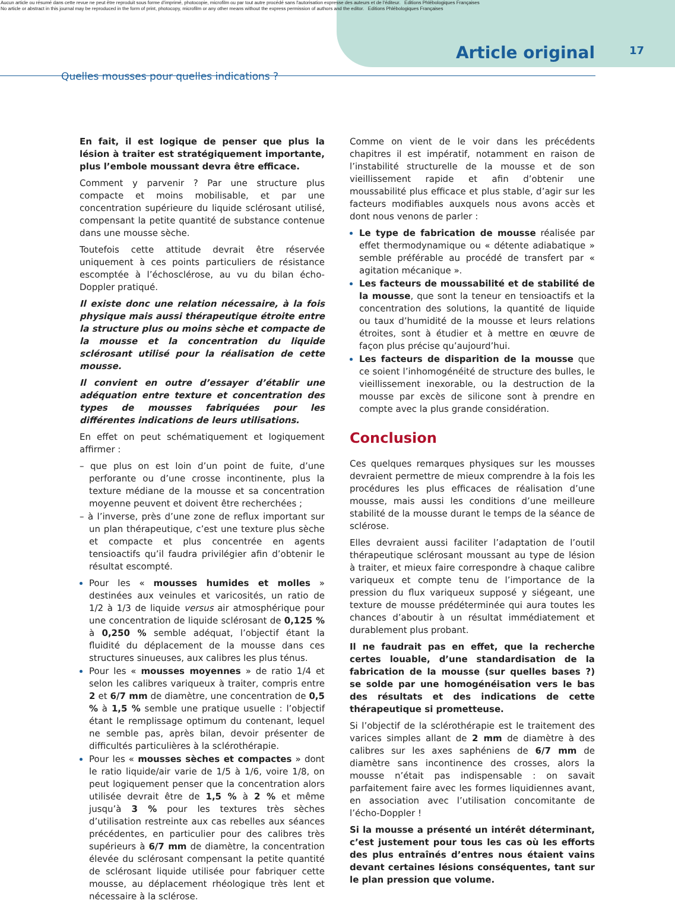Aucun article ou résumé dans cette revue ne peut être reproduit sous forme d'imprimé, photocopie, microfilm ou par tout autre procédé sans l'autorisation expresse des auteurs et de l'éditeur. Editions Phlébologiques Françaises
No article or abstract in this journal may be reproduced in the form of print, photocopy, microfilm or any other means without the express permission of authors and the editor. Editions Phlébologiques Françaises
Article original 17
Quelles mousses pour quelles indications ?
En fait, il est logique de penser que plus la lésion à traiter est stratégiquement importante, plus l’embole moussant devra être efficace.
Comment y parvenir ? Par une structure plus compacte et moins mobilisable, et par une concentration supérieure du liquide sclérosant utilisé, compensant la petite quantité de substance contenue dans une mousse sèche.
Toutefois cette attitude devrait être réservée uniquement à ces points particuliers de résistance escomptée à l’échosclérose, au vu du bilan écho-Doppler pratiqué.
Il existe donc une relation nécessaire, à la fois physique mais aussi thérapeutique étroite entre la structure plus ou moins sèche et compacte de la mousse et la concentration du liquide sclérosant utilisé pour la réalisation de cette mousse.
Il convient en outre d’essayer d’établir une adéquation entre texture et concentration des types de mousses fabriquées pour les différentes indications de leurs utilisations.
En effet on peut schématiquement et logiquement affirmer :
– que plus on est loin d’un point de fuite, d’une perforante ou d’une crosse incontinente, plus la texture médiane de la mousse et sa concentration moyenne peuvent et doivent être recherchées ;
– à l’inverse, près d’une zone de reflux important sur un plan thérapeutique, c’est une texture plus sèche et compacte et plus concentrée en agents tensioactifs qu’il faudra privilégier afin d’obtenir le résultat escompté.
Pour les « mousses humides et molles » destinées aux veinules et varicosités, un ratio de 1/2 à 1/3 de liquide versus air atmosphérique pour une concentration de liquide sclérosant de 0,125 % à 0,250 % semble adéquat, l’objectif étant la fluidité du déplacement de la mousse dans ces structures sinueuses, aux calibres les plus ténus.
Pour les « mousses moyennes » de ratio 1/4 et selon les calibres variqueux à traiter, compris entre 2 et 6/7 mm de diamètre, une concentration de 0,5 % à 1,5 % semble une pratique usuelle : l’objectif étant le remplissage optimum du contenant, lequel ne semble pas, après bilan, devoir présenter de difficultés particulières à la sclérothérapie.
Pour les « mousses sèches et compactes » dont le ratio liquide/air varie de 1/5 à 1/6, voire 1/8, on peut logiquement penser que la concentration alors utilisée devrait être de 1,5 % à 2 % et même jusqu’à 3 % pour les textures très sèches d’utilisation restreinte aux cas rebelles aux séances précédentes, en particulier pour des calibres très supérieurs à 6/7 mm de diamètre, la concentration élevée du sclérosant compensant la petite quantité de sclérosant liquide utilisée pour fabriquer cette mousse, au déplacement rhéologique très lent et nécessaire à la sclérose.
Comme on vient de le voir dans les précédents chapitres il est impératif, notamment en raison de l’instabilité structurelle de la mousse et de son vieillissement rapide et afin d’obtenir une moussabilité plus efficace et plus stable, d’agir sur les facteurs modifiables auxquels nous avons accès et dont nous venons de parler :
Le type de fabrication de mousse réalisée par effet thermodynamique ou « détente adiabatique » semble préférable au procédé de transfert par « agitation mécanique ».
Les facteurs de moussabilité et de stabilité de la mousse, que sont la teneur en tensioactifs et la concentration des solutions, la quantité de liquide ou taux d’humidité de la mousse et leurs relations étroites, sont à étudier et à mettre en œuvre de façon plus précise qu’aujourd’hui.
Les facteurs de disparition de la mousse que ce soient l’inhomogénéité de structure des bulles, le vieillissement inexorable, ou la destruction de la mousse par excès de silicone sont à prendre en compte avec la plus grande considération.
Conclusion
Ces quelques remarques physiques sur les mousses devraient permettre de mieux comprendre à la fois les procédures les plus efficaces de réalisation d’une mousse, mais aussi les conditions d’une meilleure stabilité de la mousse durant le temps de la séance de sclérose.
Elles devraient aussi faciliter l’adaptation de l’outil thérapeutique sclérosant moussant au type de lésion à traiter, et mieux faire correspondre à chaque calibre variqueux et compte tenu de l’importance de la pression du flux variqueux supposé y siégeant, une texture de mousse prédéterminée qui aura toutes les chances d’aboutir à un résultat immédiatement et durablement plus probant.
Il ne faudrait pas en effet, que la recherche certes louable, d’une standardisation de la fabrication de la mousse (sur quelles bases ?) se solde par une homogénéisation vers le bas des résultats et des indications de cette thérapeutique si prometteuse.
Si l’objectif de la sclérothérapie est le traitement des varices simples allant de 2 mm de diamètre à des calibres sur les axes saphéniens de 6/7 mm de diamètre sans incontinence des crosses, alors la mousse n’était pas indispensable : on savait parfaitement faire avec les formes liquidiennes avant, en association avec l’utilisation concomitante de l’écho-Doppler !
Si la mousse a présenté un intérêt déterminant, c’est justement pour tous les cas où les efforts des plus entraînés d’entres nous étaient vains devant certaines lésions conséquentes, tant sur le plan pression que volume.